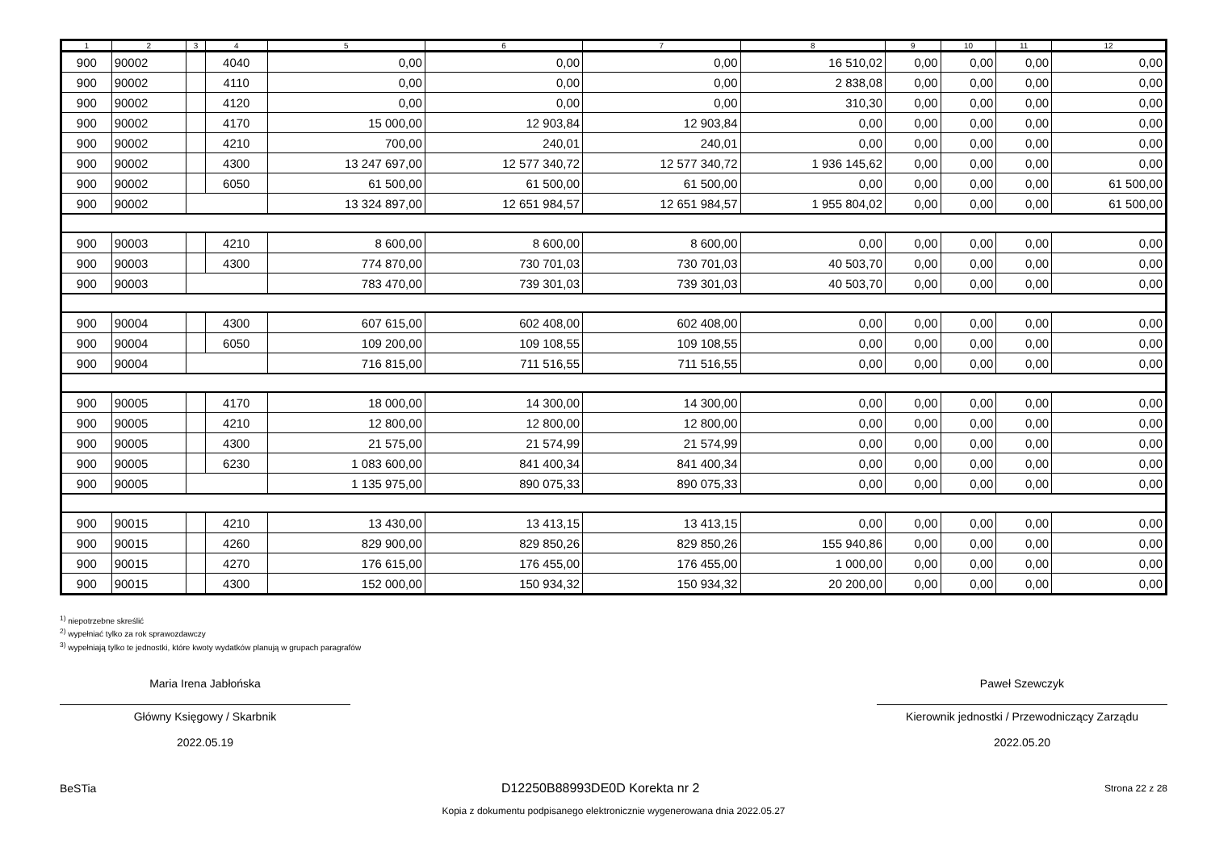| 1 | 2 | 3 | 4 | 5 | 6 | 7 | 8 | 9 | 10 | 11 | 12 |
| --- | --- | --- | --- | --- | --- | --- | --- | --- | --- | --- | --- |
| 900 | 90002 | | 4040 | 0,00 | 0,00 | 0,00 | 16 510,02 | 0,00 | 0,00 | 0,00 | 0,00 |
| 900 | 90002 | | 4110 | 0,00 | 0,00 | 0,00 | 2 838,08 | 0,00 | 0,00 | 0,00 | 0,00 |
| 900 | 90002 | | 4120 | 0,00 | 0,00 | 0,00 | 310,30 | 0,00 | 0,00 | 0,00 | 0,00 |
| 900 | 90002 | | 4170 | 15 000,00 | 12 903,84 | 12 903,84 | 0,00 | 0,00 | 0,00 | 0,00 | 0,00 |
| 900 | 90002 | | 4210 | 700,00 | 240,01 | 240,01 | 0,00 | 0,00 | 0,00 | 0,00 | 0,00 |
| 900 | 90002 | | 4300 | 13 247 697,00 | 12 577 340,72 | 12 577 340,72 | 1 936 145,62 | 0,00 | 0,00 | 0,00 | 0,00 |
| 900 | 90002 | | 6050 | 61 500,00 | 61 500,00 | 61 500,00 | 0,00 | 0,00 | 0,00 | 0,00 | 61 500,00 |
| 900 | 90002 | | | 13 324 897,00 | 12 651 984,57 | 12 651 984,57 | 1 955 804,02 | 0,00 | 0,00 | 0,00 | 61 500,00 |
| 900 | 90003 | | 4210 | 8 600,00 | 8 600,00 | 8 600,00 | 0,00 | 0,00 | 0,00 | 0,00 | 0,00 |
| 900 | 90003 | | 4300 | 774 870,00 | 730 701,03 | 730 701,03 | 40 503,70 | 0,00 | 0,00 | 0,00 | 0,00 |
| 900 | 90003 | | | 783 470,00 | 739 301,03 | 739 301,03 | 40 503,70 | 0,00 | 0,00 | 0,00 | 0,00 |
| 900 | 90004 | | 4300 | 607 615,00 | 602 408,00 | 602 408,00 | 0,00 | 0,00 | 0,00 | 0,00 | 0,00 |
| 900 | 90004 | | 6050 | 109 200,00 | 109 108,55 | 109 108,55 | 0,00 | 0,00 | 0,00 | 0,00 | 0,00 |
| 900 | 90004 | | | 716 815,00 | 711 516,55 | 711 516,55 | 0,00 | 0,00 | 0,00 | 0,00 | 0,00 |
| 900 | 90005 | | 4170 | 18 000,00 | 14 300,00 | 14 300,00 | 0,00 | 0,00 | 0,00 | 0,00 | 0,00 |
| 900 | 90005 | | 4210 | 12 800,00 | 12 800,00 | 12 800,00 | 0,00 | 0,00 | 0,00 | 0,00 | 0,00 |
| 900 | 90005 | | 4300 | 21 575,00 | 21 574,99 | 21 574,99 | 0,00 | 0,00 | 0,00 | 0,00 | 0,00 |
| 900 | 90005 | | 6230 | 1 083 600,00 | 841 400,34 | 841 400,34 | 0,00 | 0,00 | 0,00 | 0,00 | 0,00 |
| 900 | 90005 | | | 1 135 975,00 | 890 075,33 | 890 075,33 | 0,00 | 0,00 | 0,00 | 0,00 | 0,00 |
| 900 | 90015 | | 4210 | 13 430,00 | 13 413,15 | 13 413,15 | 0,00 | 0,00 | 0,00 | 0,00 | 0,00 |
| 900 | 90015 | | 4260 | 829 900,00 | 829 850,26 | 829 850,26 | 155 940,86 | 0,00 | 0,00 | 0,00 | 0,00 |
| 900 | 90015 | | 4270 | 176 615,00 | 176 455,00 | 176 455,00 | 1 000,00 | 0,00 | 0,00 | 0,00 | 0,00 |
| 900 | 90015 | | 4300 | 152 000,00 | 150 934,32 | 150 934,32 | 20 200,00 | 0,00 | 0,00 | 0,00 | 0,00 |
<sup>1)</sup> niepotrzebne skreślić
<sup>2)</sup> wypełniać tylko za rok sprawozdawczy
<sup>3)</sup> wypełniają tylko te jednostki, które kwoty wydatków planują w grupach paragrafów
Maria Irena Jabłońska
Główny Księgowy / Skarbnik
2022.05.19
Paweł Szewczyk
Kierownik jednostki / Przewodniczący Zarządu
2022.05.20
BeSTia D12250B88993DE0D Korekta nr 2 Strona 22 z 28
Kopia z dokumentu podpisanego elektronicznie wygenerowana dnia 2022.05.27